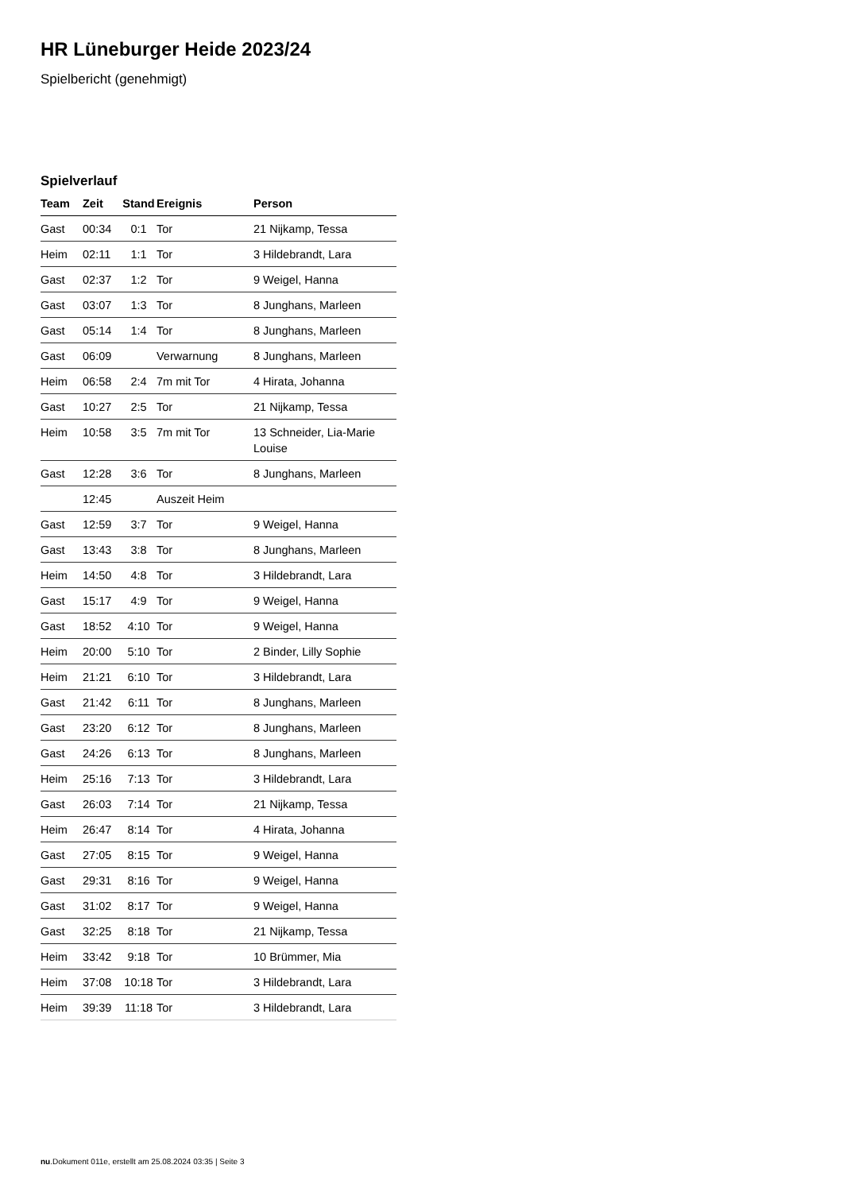HR Lüneburger Heide 2023/24
Spielbericht (genehmigt)
Spielverlauf
| Team | Zeit | Stand | Ereignis | Person |
| --- | --- | --- | --- | --- |
| Gast | 00:34 | 0:1 | Tor | 21 Nijkamp, Tessa |
| Heim | 02:11 | 1:1 | Tor | 3 Hildebrandt, Lara |
| Gast | 02:37 | 1:2 | Tor | 9 Weigel, Hanna |
| Gast | 03:07 | 1:3 | Tor | 8 Junghans, Marleen |
| Gast | 05:14 | 1:4 | Tor | 8 Junghans, Marleen |
| Gast | 06:09 | | Verwarnung | 8 Junghans, Marleen |
| Heim | 06:58 | 2:4 | 7m mit Tor | 4 Hirata, Johanna |
| Gast | 10:27 | 2:5 | Tor | 21 Nijkamp, Tessa |
| Heim | 10:58 | 3:5 | 7m mit Tor | 13 Schneider, Lia-Marie Louise |
| Gast | 12:28 | 3:6 | Tor | 8 Junghans, Marleen |
| | 12:45 | | Auszeit Heim | |
| Gast | 12:59 | 3:7 | Tor | 9 Weigel, Hanna |
| Gast | 13:43 | 3:8 | Tor | 8 Junghans, Marleen |
| Heim | 14:50 | 4:8 | Tor | 3 Hildebrandt, Lara |
| Gast | 15:17 | 4:9 | Tor | 9 Weigel, Hanna |
| Gast | 18:52 | 4:10 | Tor | 9 Weigel, Hanna |
| Heim | 20:00 | 5:10 | Tor | 2 Binder, Lilly Sophie |
| Heim | 21:21 | 6:10 | Tor | 3 Hildebrandt, Lara |
| Gast | 21:42 | 6:11 | Tor | 8 Junghans, Marleen |
| Gast | 23:20 | 6:12 | Tor | 8 Junghans, Marleen |
| Gast | 24:26 | 6:13 | Tor | 8 Junghans, Marleen |
| Heim | 25:16 | 7:13 | Tor | 3 Hildebrandt, Lara |
| Gast | 26:03 | 7:14 | Tor | 21 Nijkamp, Tessa |
| Heim | 26:47 | 8:14 | Tor | 4 Hirata, Johanna |
| Gast | 27:05 | 8:15 | Tor | 9 Weigel, Hanna |
| Gast | 29:31 | 8:16 | Tor | 9 Weigel, Hanna |
| Gast | 31:02 | 8:17 | Tor | 9 Weigel, Hanna |
| Gast | 32:25 | 8:18 | Tor | 21 Nijkamp, Tessa |
| Heim | 33:42 | 9:18 | Tor | 10 Brümmer, Mia |
| Heim | 37:08 | 10:18 | Tor | 3 Hildebrandt, Lara |
| Heim | 39:39 | 11:18 | Tor | 3 Hildebrandt, Lara |
nu.Dokument 011e, erstellt am 25.08.2024 03:35 | Seite 3